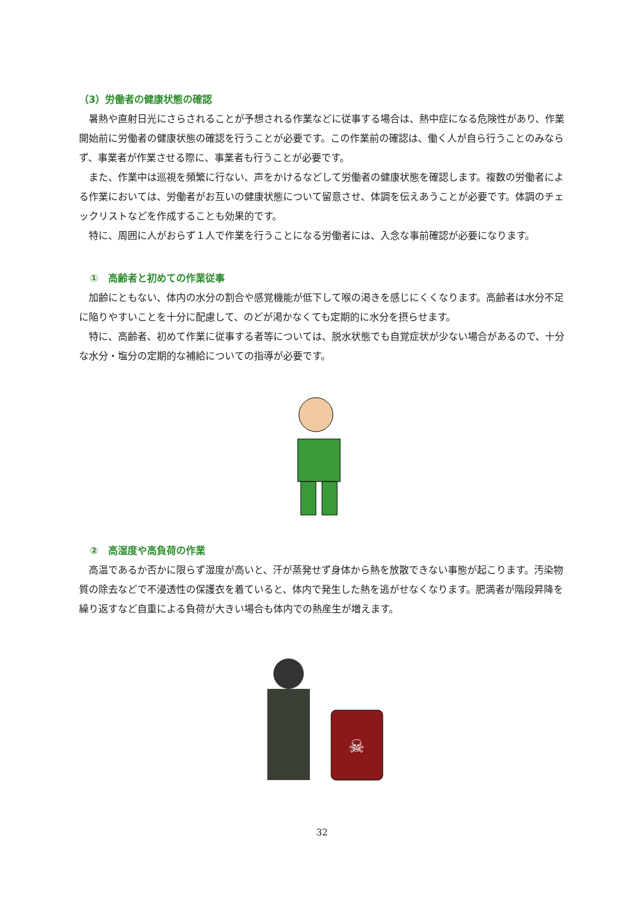（3）労働者の健康状態の確認
暑熱や直射日光にさらされることが予想される作業などに従事する場合は、熱中症になる危険性があり、作業開始前に労働者の健康状態の確認を行うことが必要です。この作業前の確認は、働く人が自ら行うことのみならず、事業者が作業させる際に、事業者も行うことが必要です。
また、作業中は巡視を頻繁に行ない、声をかけるなどして労働者の健康状態を確認します。複数の労働者による作業においては、労働者がお互いの健康状態について留意させ、体調を伝えあうことが必要です。体調のチェックリストなどを作成することも効果的です。
特に、周囲に人がおらず１人で作業を行うことになる労働者には、入念な事前確認が必要になります。
①　高齢者と初めての作業従事
加齢にともない、体内の水分の割合や感覚機能が低下して喉の渇きを感じにくくなります。高齢者は水分不足に陥りやすいことを十分に配慮して、のどが渇かなくても定期的に水分を摂らせます。
特に、高齢者、初めて作業に従事する者等については、脱水状態でも自覚症状が少ない場合があるので、十分な水分・塩分の定期的な補給についての指導が必要です。
②　高湿度や高負荷の作業
高温であるか否かに限らず湿度が高いと、汗が蒸発せず身体から熱を放散できない事態が起こります。汚染物質の除去などで不浸透性の保護衣を着ていると、体内で発生した熱を逃がせなくなります。肥満者が階段昇降を繰り返すなど自重による負荷が大きい場合も体内での熱産生が増えます。
☠
32